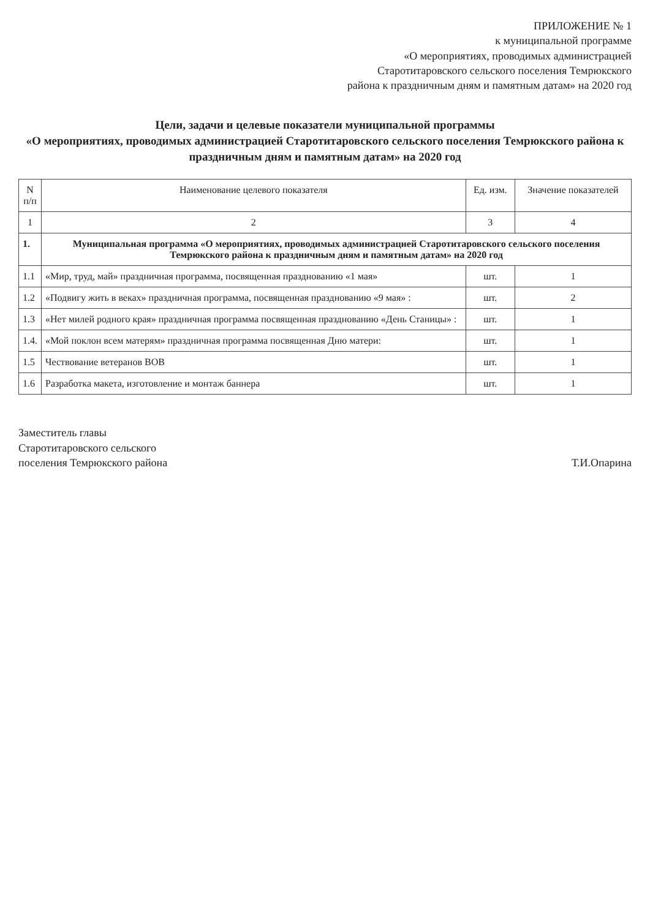ПРИЛОЖЕНИЕ № 1
к муниципальной программе
«О мероприятиях, проводимых администрацией
Старотитаровского сельского поселения Темрюкского
района к праздничным дням и памятным датам» на 2020 год
Цели, задачи и целевые показатели муниципальной программы
«О мероприятиях, проводимых администрацией Старотитаровского сельского поселения Темрюкского района к праздничным дням и памятным датам» на 2020 год
| N п/п | Наименование целевого показателя | Ед. изм. | Значение показателей |
| --- | --- | --- | --- |
| 1 | 2 | 3 | 4 |
| 1. | Муниципальная программа «О мероприятиях, проводимых администрацией Старотитаровского сельского поселения Темрюкского района к праздничным дням и памятным датам» на 2020 год | | |
| 1.1 | «Мир, труд, май» праздничная программа, посвященная празднованию «1 мая» | шт. | 1 |
| 1.2 | «Подвигу жить в веках» праздничная программа, посвященная празднованию «9 мая» : | шт. | 2 |
| 1.3 | «Нет милей родного края» праздничная программа посвященная празднованию «День Станицы» : | шт. | 1 |
| 1.4. | «Мой поклон всем матерям» праздничная программа посвященная Дню матери: | шт. | 1 |
| 1.5 | Чествование ветеранов ВОВ | шт. | 1 |
| 1.6 | Разработка макета, изготовление и монтаж баннера | шт. | 1 |
Заместитель главы
Старотитаровского сельского
поселения Темрюкского района
Т.И.Опарина